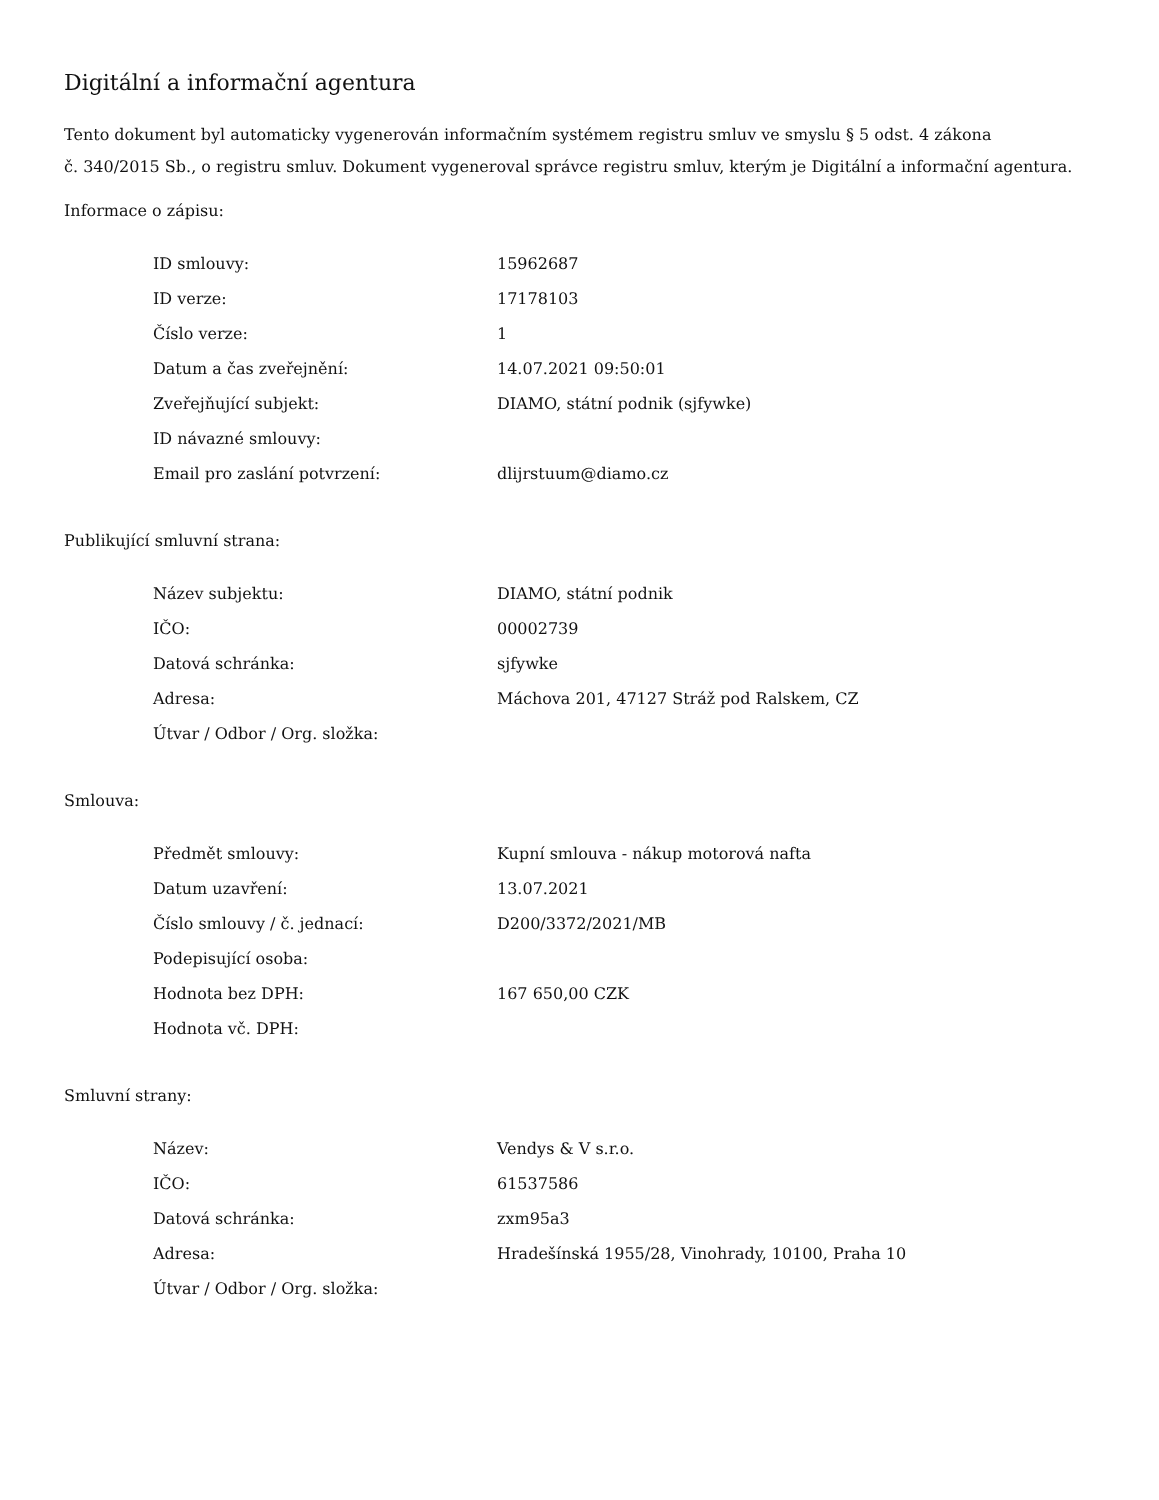Digitální a informační agentura
Tento dokument byl automaticky vygenerován informačním systémem registru smluv ve smyslu § 5 odst. 4 zákona
č. 340/2015 Sb., o registru smluv. Dokument vygeneroval správce registru smluv, kterým je Digitální a informační agentura.
Informace o zápisu:
| ID smlouvy: | 15962687 |
| ID verze: | 17178103 |
| Číslo verze: | 1 |
| Datum a čas zveřejnění: | 14.07.2021 09:50:01 |
| Zveřejňující subjekt: | DIAMO, státní podnik (sjfywke) |
| ID návazné smlouvy: | |
| Email pro zaslání potvrzení: | dlijrstuum@diamo.cz |
Publikující smluvní strana:
| Název subjektu: | DIAMO, státní podnik |
| IČO: | 00002739 |
| Datová schránka: | sjfywke |
| Adresa: | Máchova 201, 47127 Stráž pod Ralskem, CZ |
| Útvar / Odbor / Org. složka: | |
Smlouva:
| Předmět smlouvy: | Kupní smlouva - nákup motorová nafta |
| Datum uzavření: | 13.07.2021 |
| Číslo smlouvy / č. jednací: | D200/3372/2021/MB |
| Podepisující osoba: | |
| Hodnota bez DPH: | 167 650,00 CZK |
| Hodnota vč. DPH: | |
Smluvní strany:
| Název: | Vendys & V s.r.o. |
| IČO: | 61537586 |
| Datová schránka: | zxm95a3 |
| Adresa: | Hradešínská 1955/28, Vinohrady, 10100, Praha 10 |
| Útvar / Odbor / Org. složka: | |